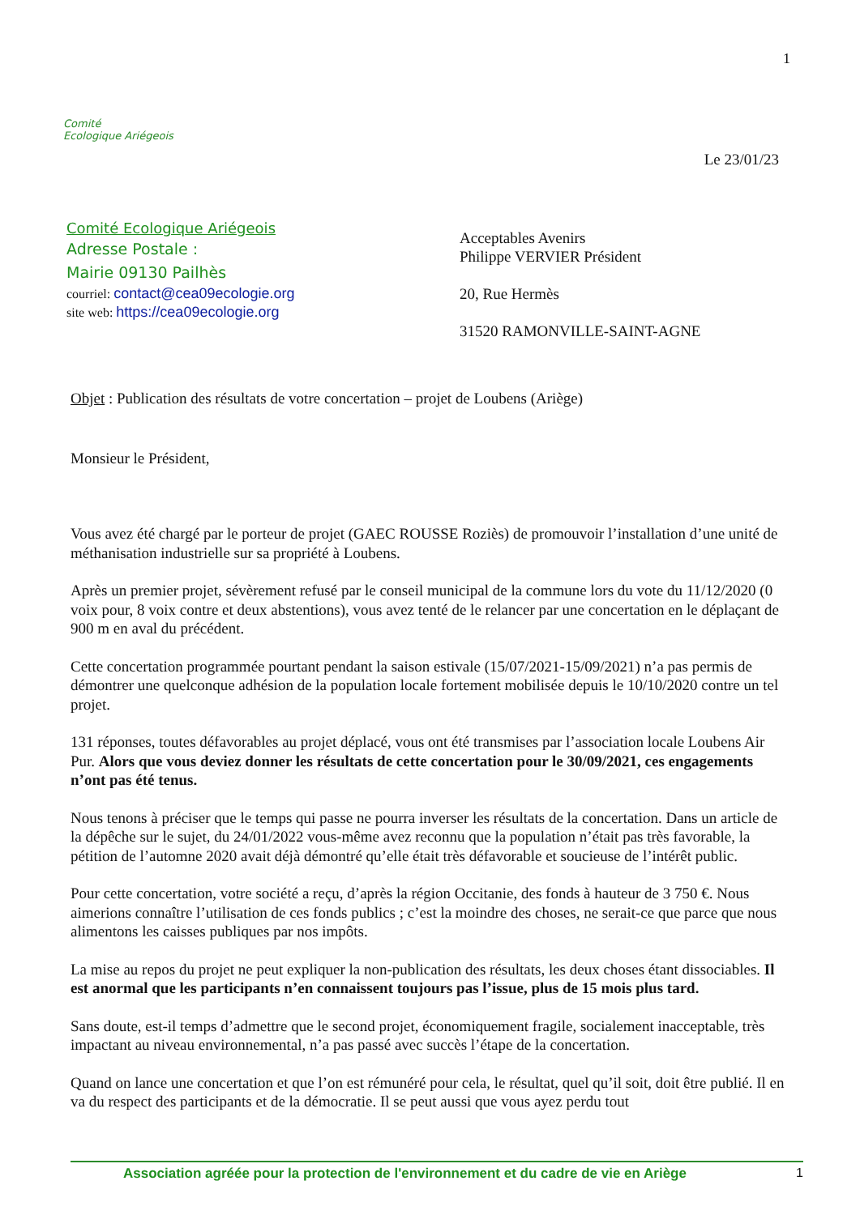1
Comité
Ecologique Ariégeois
Le 23/01/23
Comité Ecologique Ariégeois
Adresse Postale :
Mairie 09130 Pailhès
courriel: contact@cea09ecologie.org
site web: https://cea09ecologie.org
Acceptables Avenirs
Philippe VERVIER Président
20, Rue Hermès
31520 RAMONVILLE-SAINT-AGNE
Objet : Publication des résultats de votre concertation – projet de Loubens (Ariège)
Monsieur le Président,
Vous avez été chargé par le porteur de projet (GAEC ROUSSE Roziès) de promouvoir l’installation d’une unité de méthanisation industrielle sur sa propriété à Loubens.
Après un premier projet, sévèrement refusé par le conseil municipal de la commune lors du vote du 11/12/2020 (0 voix pour, 8 voix contre et deux abstentions), vous avez tenté de le relancer par une concertation en le déplaçant de 900 m en aval du précédent.
Cette concertation programmée pourtant pendant la saison estivale (15/07/2021-15/09/2021) n’a pas permis de démontrer une quelconque adhésion de la population locale fortement mobilisée depuis le 10/10/2020 contre un tel projet.
131 réponses, toutes défavorables au projet déplacé, vous ont été transmises par l’association locale Loubens Air Pur. Alors que vous deviez donner les résultats de cette concertation pour le 30/09/2021, ces engagements n’ont pas été tenus.
Nous tenons à préciser que le temps qui passe ne pourra inverser les résultats de la concertation. Dans un article de la dépêche sur le sujet, du 24/01/2022 vous-même avez reconnu que la population n’était pas très favorable, la pétition de l’automne 2020 avait déjà démontré qu’elle était très défavorable et soucieuse de l’intérêt public.
Pour cette concertation, votre société a reçu, d’après la région Occitanie, des fonds à hauteur de 3 750 €. Nous aimerions connaître l’utilisation de ces fonds publics ; c’est la moindre des choses, ne serait-ce que parce que nous alimentons les caisses publiques par nos impôts.
La mise au repos du projet ne peut expliquer la non-publication des résultats, les deux choses étant dissociables. Il est anormal que les participants n’en connaissent toujours pas l’issue, plus de 15 mois plus tard.
Sans doute, est-il temps d’admettre que le second projet, économiquement fragile, socialement inacceptable, très impactant au niveau environnemental, n’a pas passé avec succès l’étape de la concertation.
Quand on lance une concertation et que l’on est rémunéré pour cela, le résultat, quel qu’il soit, doit être publié. Il en va du respect des participants et de la démocratie. Il se peut aussi que vous ayez perdu tout
Association agréée pour la protection de l'environnement et du cadre de vie en Ariège 1